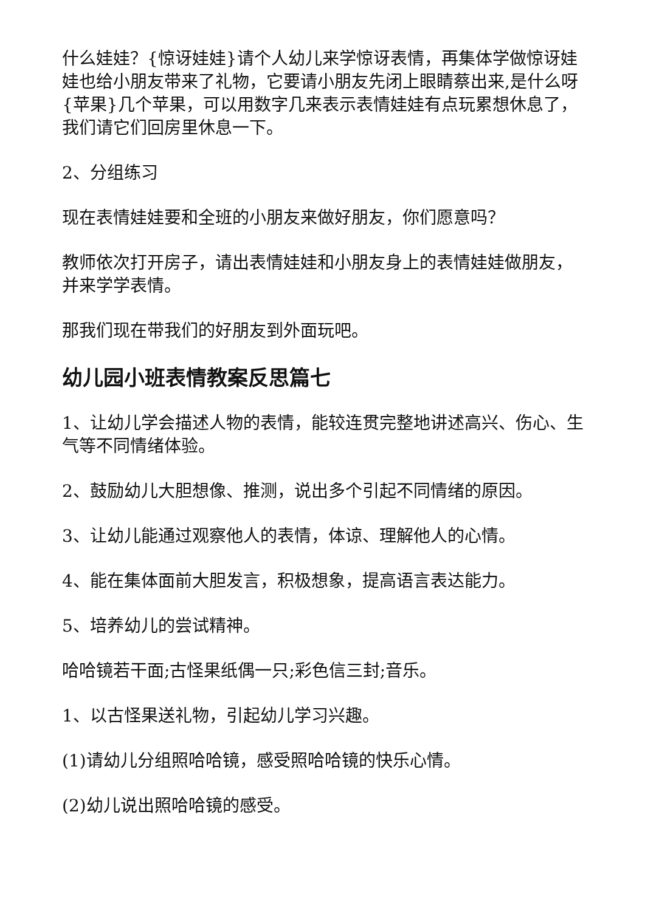什么娃娃？{惊讶娃娃}请个人幼儿来学惊讶表情，再集体学做惊讶娃娃也给小朋友带来了礼物，它要请小朋友先闭上眼睛蔡出来,是什么呀{苹果}几个苹果，可以用数字几来表示表情娃娃有点玩累想休息了，我们请它们回房里休息一下。
2、分组练习
现在表情娃娃要和全班的小朋友来做好朋友，你们愿意吗？
教师依次打开房子，请出表情娃娃和小朋友身上的表情娃娃做朋友，并来学学表情。
那我们现在带我们的好朋友到外面玩吧。
幼儿园小班表情教案反思篇七
1、让幼儿学会描述人物的表情，能较连贯完整地讲述高兴、伤心、生气等不同情绪体验。
2、鼓励幼儿大胆想像、推测，说出多个引起不同情绪的原因。
3、让幼儿能通过观察他人的表情，体谅、理解他人的心情。
4、能在集体面前大胆发言，积极想象，提高语言表达能力。
5、培养幼儿的尝试精神。
哈哈镜若干面;古怪果纸偶一只;彩色信三封;音乐。
1、以古怪果送礼物，引起幼儿学习兴趣。
(1)请幼儿分组照哈哈镜，感受照哈哈镜的快乐心情。
(2)幼儿说出照哈哈镜的感受。